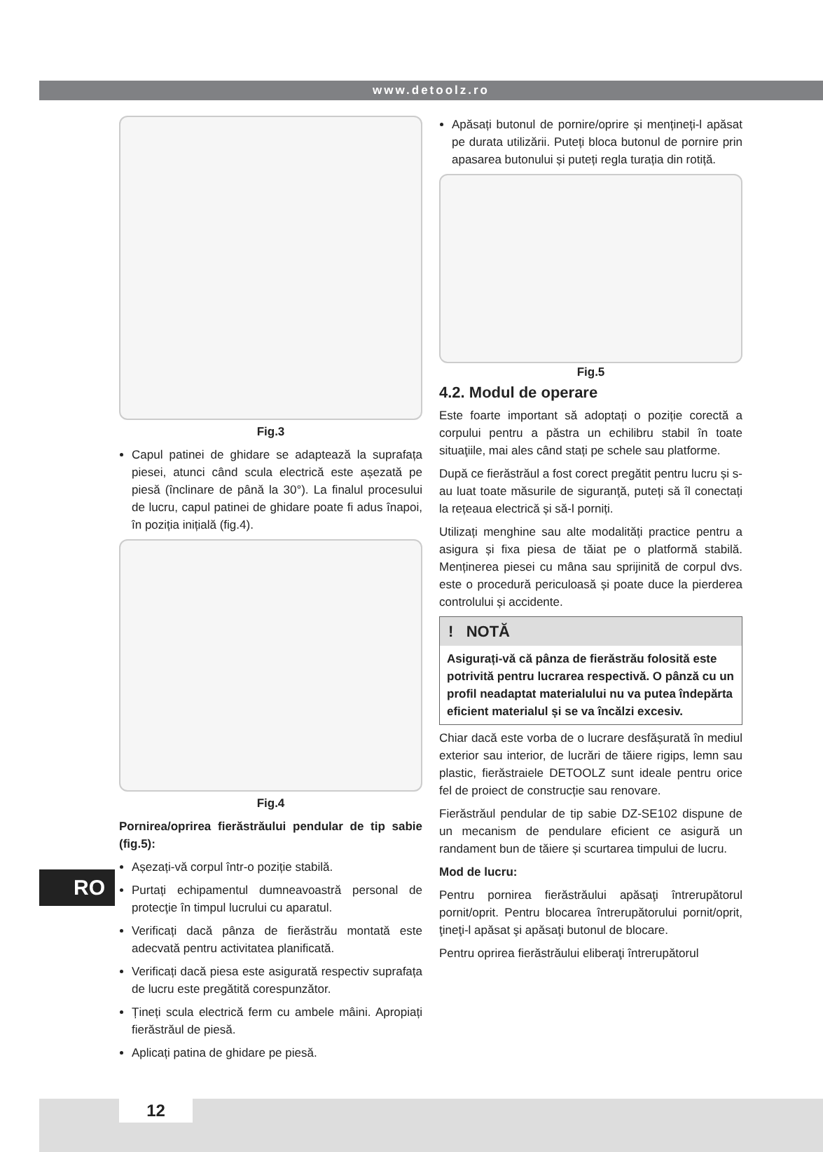www.detoolz.ro
RO
Fig.3
Capul patinei de ghidare se adaptează la suprafața piesei, atunci când scula electrică este așezată pe piesă (înclinare de până la 30°). La finalul procesului de lucru, capul patinei de ghidare poate fi adus înapoi, în poziția inițială (fig.4).
Fig.4
Pornirea/oprirea fierăstrăului pendular de tip sabie (fig.5):
Așezați-vă corpul într-o poziție stabilă.
Purtați echipamentul dumneavoastră personal de protecţie în timpul lucrului cu aparatul.
Verificați dacă pânza de fierăstrău montată este adecvată pentru activitatea planificată.
Verificați dacă piesa este asigurată respectiv suprafața de lucru este pregătită corespunzător.
Țineți scula electrică ferm cu ambele mâini. Apropiați fierăstrăul de piesă.
Aplicați patina de ghidare pe piesă.
Apăsați butonul de pornire/oprire și mențineți-l apăsat pe durata utilizării. Puteți bloca butonul de pornire prin apasarea butonului și puteți regla turația din rotiță.
Fig.5
4.2. Modul de operare
Este foarte important să adoptați o poziție corectă a corpului pentru a păstra un echilibru stabil în toate situaţiile, mai ales când stați pe schele sau platforme.
După ce fierăstrăul a fost corect pregătit pentru lucru și s-au luat toate măsurile de siguranţă, puteți să îl conectați la rețeaua electrică și să-l porniți.
Utilizați menghine sau alte modalități practice pentru a asigura și fixa piesa de tăiat pe o platformă stabilă. Menținerea piesei cu mâna sau sprijinită de corpul dvs. este o procedură periculoasă și poate duce la pierderea controlului și accidente.
! NOTĂ
Asigurați-vă că pânza de fierăstrău folosită este potrivită pentru lucrarea respectivă. O pânză cu un profil neadaptat materialului nu va putea îndepărta eficient materialul și se va încălzi excesiv.
Chiar dacă este vorba de o lucrare desfășurată în mediul exterior sau interior, de lucrări de tăiere rigips, lemn sau plastic, fierăstraiele DETOOLZ sunt ideale pentru orice fel de proiect de construcție sau renovare.
Fierăstrăul pendular de tip sabie DZ-SE102 dispune de un mecanism de pendulare eficient ce asigură un randament bun de tăiere și scurtarea timpului de lucru.
Mod de lucru:
Pentru pornirea fierăstrăului apăsaţi întrerupătorul pornit/oprit. Pentru blocarea întrerupătorului pornit/oprit, ţineţi-l apăsat şi apăsaţi butonul de blocare.
Pentru oprirea fierăstrăului eliberaţi întrerupătorul
12